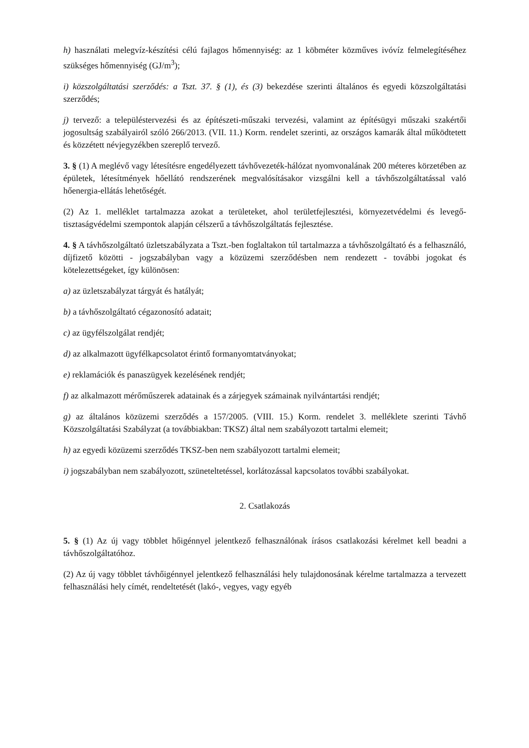h) használati melegvíz-készítési célú fajlagos hőmennyiség: az 1 köbméter közműves ivóvíz felmelegítéséhez szükséges hőmennyiség (GJ/m<sup>3</sup>);
i) közszolgáltatási szerződés: a Tszt. 37. § (1), és (3) bekezdése szerinti általános és egyedi közszolgáltatási szerződés;
j) tervező: a településtervezési és az építészeti-műszaki tervezési, valamint az építésügyi műszaki szakértői jogosultság szabályairól szóló 266/2013. (VII. 11.) Korm. rendelet szerinti, az országos kamarák által működtetett és közzétett névjegyzékben szereplő tervező.
3. § (1) A meglévő vagy létesítésre engedélyezett távhővezeték-hálózat nyomvonalának 200 méteres körzetében az épületek, létesítmények hőellátó rendszerének megvalósításakor vizsgálni kell a távhőszolgáltatással való hőenergia-ellátás lehetőségét.
(2) Az 1. melléklet tartalmazza azokat a területeket, ahol területfejlesztési, környezetvédelmi és levegő-tisztaságvédelmi szempontok alapján célszerű a távhőszolgáltatás fejlesztése.
4. § A távhőszolgáltató üzletszabályzata a Tszt.-ben foglaltakon túl tartalmazza a távhőszolgáltató és a felhasználó, díjfizető közötti - jogszabályban vagy a közüzemi szerződésben nem rendezett - további jogokat és kötelezettségeket, így különösen:
a) az üzletszabályzat tárgyát és hatályát;
b) a távhőszolgáltató cégazonosító adatait;
c) az ügyfélszolgálat rendjét;
d) az alkalmazott ügyfélkapcsolatot érintő formanyomtatványokat;
e) reklamációk és panaszügyek kezelésének rendjét;
f) az alkalmazott mérőműszerek adatainak és a zárjegyek számainak nyilvántartási rendjét;
g) az általános közüzemi szerződés a 157/2005. (VIII. 15.) Korm. rendelet 3. melléklete szerinti Távhő Közszolgáltatási Szabályzat (a továbbiakban: TKSZ) által nem szabályozott tartalmi elemeit;
h) az egyedi közüzemi szerződés TKSZ-ben nem szabályozott tartalmi elemeit;
i) jogszabályban nem szabályozott, szüneteltetéssel, korlátozással kapcsolatos további szabályokat.
2. Csatlakozás
5. § (1) Az új vagy többlet hőigénnyel jelentkező felhasználónak írásos csatlakozási kérelmet kell beadni a távhőszolgáltatóhoz.
(2) Az új vagy többlet távhőigénnyel jelentkező felhasználási hely tulajdonosának kérelme tartalmazza a tervezett felhasználási hely címét, rendeltetését (lakó-, vegyes, vagy egyéb